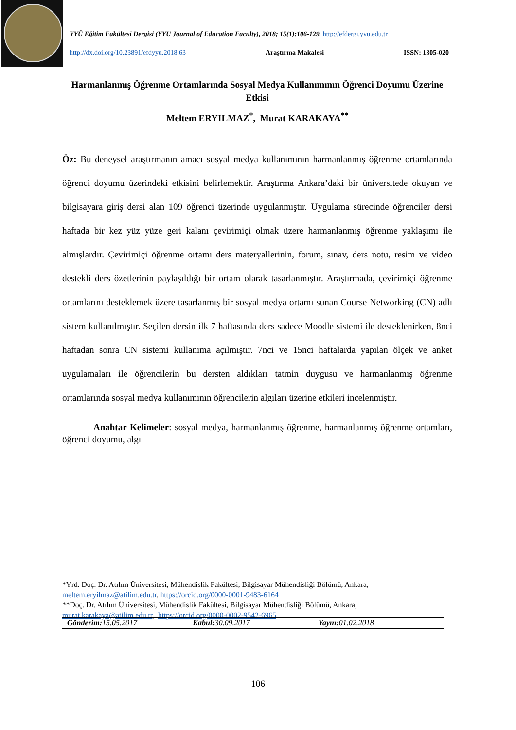YYÜ Eğitim Fakültesi Dergisi (YYU Journal of Education Faculty), 2018; 15(1):106-129, http://efdergi.yyu.edu.tr
http://dx.doi.org/10.23891/efdyyu.2018.63 Araştırma Makalesi ISSN: 1305-020
Harmanlanmış Öğrenme Ortamlarında Sosyal Medya Kullanımının Öğrenci Doyumu Üzerine Etkisi
Meltem ERYILMAZ<sup>*</sup>, Murat KARAKAYA<sup>**</sup>
Öz: Bu deneysel araştırmanın amacı sosyal medya kullanımının harmanlanmış öğrenme ortamlarında öğrenci doyumu üzerindeki etkisini belirlemektir. Araştırma Ankara’daki bir üniversitede okuyan ve bilgisayara giriş dersi alan 109 öğrenci üzerinde uygulanmıştır. Uygulama sürecinde öğrenciler dersi haftada bir kez yüz yüze geri kalanı çevirimiçi olmak üzere harmanlanmış öğrenme yaklaşımı ile almışlardır. Çevirimiçi öğrenme ortamı ders materyallerinin, forum, sınav, ders notu, resim ve video destekli ders özetlerinin paylaşıldığı bir ortam olarak tasarlanmıştır. Araştırmada, çevirimiçi öğrenme ortamlarını desteklemek üzere tasarlanmış bir sosyal medya ortamı sunan Course Networking (CN) adlı sistem kullanılmıştır. Seçilen dersin ilk 7 haftasında ders sadece Moodle sistemi ile desteklenirken, 8nci haftadan sonra CN sistemi kullanıma açılmıştır. 7nci ve 15nci haftalarda yapılan ölçek ve anket uygulamaları ile öğrencilerin bu dersten aldıkları tatmin duygusu ve harmanlanmış öğrenme ortamlarında sosyal medya kullanımının öğrencilerin algıları üzerine etkileri incelenmiştir.
Anahtar Kelimeler: sosyal medya, harmanlanmış öğrenme, harmanlanmış öğrenme ortamları, öğrenci doyumu, algı
*Yrd. Doç. Dr. Atılım Üniversitesi, Mühendislik Fakültesi, Bilgisayar Mühendisliği Bölümü, Ankara, meltem.eryilmaz@atilim.edu.tr, https://orcid.org/0000-0001-9483-6164
**Doç. Dr. Atılım Üniversitesi, Mühendislik Fakültesi, Bilgisayar Mühendisliği Bölümü, Ankara, murat.karakaya@atilim.edu.tr, https://orcid.org/0000-0002-9542-6965
Gönderim: 15.05.2017 Kabul: 30.09.2017 Yayın: 01.02.2018
106